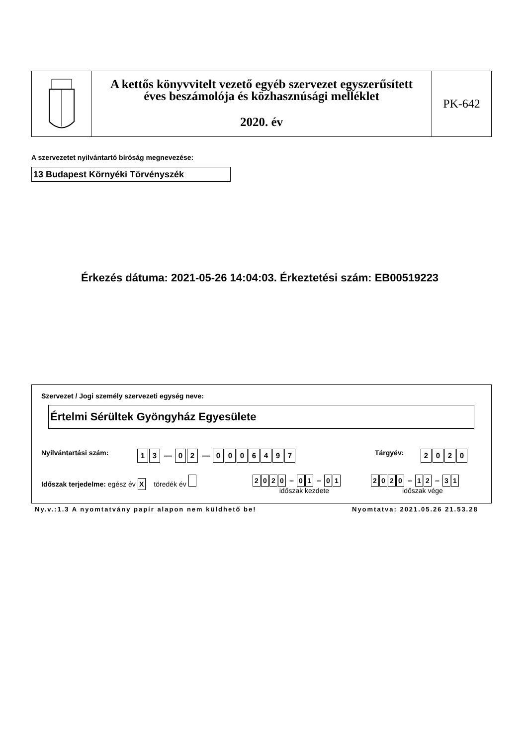A kettős könyvvitelt vezető egyéb szervezet egyszerűsített
éves beszámolója és közhasznúsági melléklet
2020. év
PK-642
A szervezetet nyilvántartó bíróság megnevezése:
13 Budapest Környéki Törvényszék
Érkezés dátuma: 2021-05-26 14:04:03. Érkeztetési szám: EB00519223
Szervezet / Jogi személy szervezeti egység neve:
Értelmi Sérültek Gyöngyház Egyesülete
Nyilvántartási szám: 1 3 — 0 2 — 0006497 Tárgyév: 2020
Időszak terjedelme: egész év X töredék év
2020 – 0 1 – 0 1
időszak kezdete
2020 – 1 2 – 3 1
időszak vége
Ny.v.:1.3 A nyomtatvány papír alapon nem küldhető be!
Nyomtatva: 2021.05.26 21.53.28